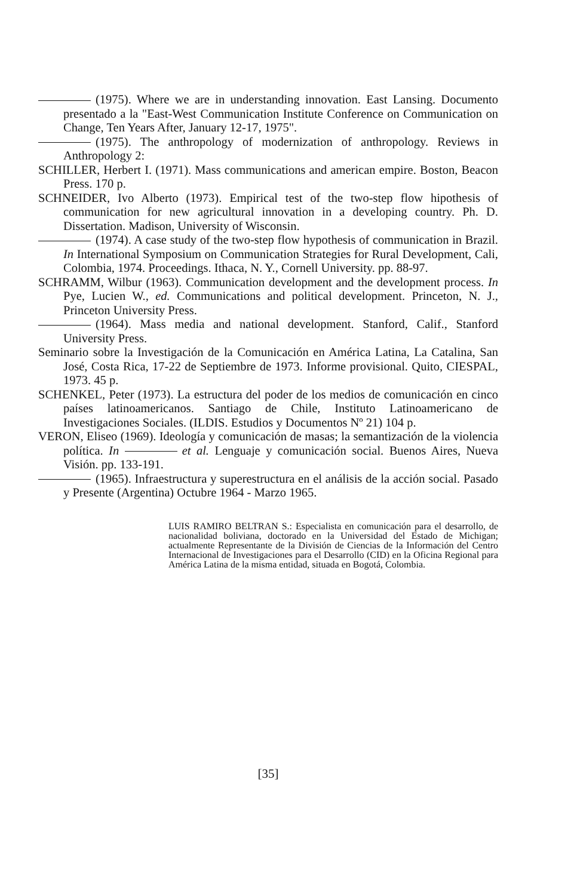(1975). Where we are in understanding innovation. East Lansing. Documento presentado a la "East-West Communication Institute Conference on Communication on Change, Ten Years After, January 12-17, 1975".
(1975). The anthropology of modernization of anthropology. Reviews in Anthropology 2:
SCHILLER, Herbert I. (1971). Mass communications and american empire. Boston, Beacon Press. 170 p.
SCHNEIDER, Ivo Alberto (1973). Empirical test of the two-step flow hipothesis of communication for new agricultural innovation in a developing country. Ph. D. Dissertation. Madison, University of Wisconsin.
(1974). A case study of the two-step flow hypothesis of communication in Brazil. In International Symposium on Communication Strategies for Rural Development, Cali, Colombia, 1974. Proceedings. Ithaca, N. Y., Cornell University. pp. 88-97.
SCHRAMM, Wilbur (1963). Communication development and the development process. In Pye, Lucien W., ed. Communications and political development. Princeton, N. J., Princeton University Press.
(1964). Mass media and national development. Stanford, Calif., Stanford University Press.
Seminario sobre la Investigación de la Comunicación en América Latina, La Catalina, San José, Costa Rica, 17-22 de Septiembre de 1973. Informe provisional. Quito, CIESPAL, 1973. 45 p.
SCHENKEL, Peter (1973). La estructura del poder de los medios de comunicación en cinco países latinoamericanos. Santiago de Chile, Instituto Latinoamericano de Investigaciones Sociales. (ILDIS. Estudios y Documentos Nº 21) 104 p.
VERON, Eliseo (1969). Ideología y comunicación de masas; la semantización de la violencia política. In et al. Lenguaje y comunicación social. Buenos Aires, Nueva Visión. pp. 133-191.
(1965). Infraestructura y superestructura en el análisis de la acción social. Pasado y Presente (Argentina) Octubre 1964 - Marzo 1965.
LUIS RAMIRO BELTRAN S.: Especialista en comunicación para el desarrollo, de nacionalidad boliviana, doctorado en la Universidad del Estado de Michigan; actualmente Representante de la División de Ciencias de la Información del Centro Internacional de Investigaciones para el Desarrollo (CID) en la Oficina Regional para América Latina de la misma entidad, situada en Bogotá, Colombia.
[35]